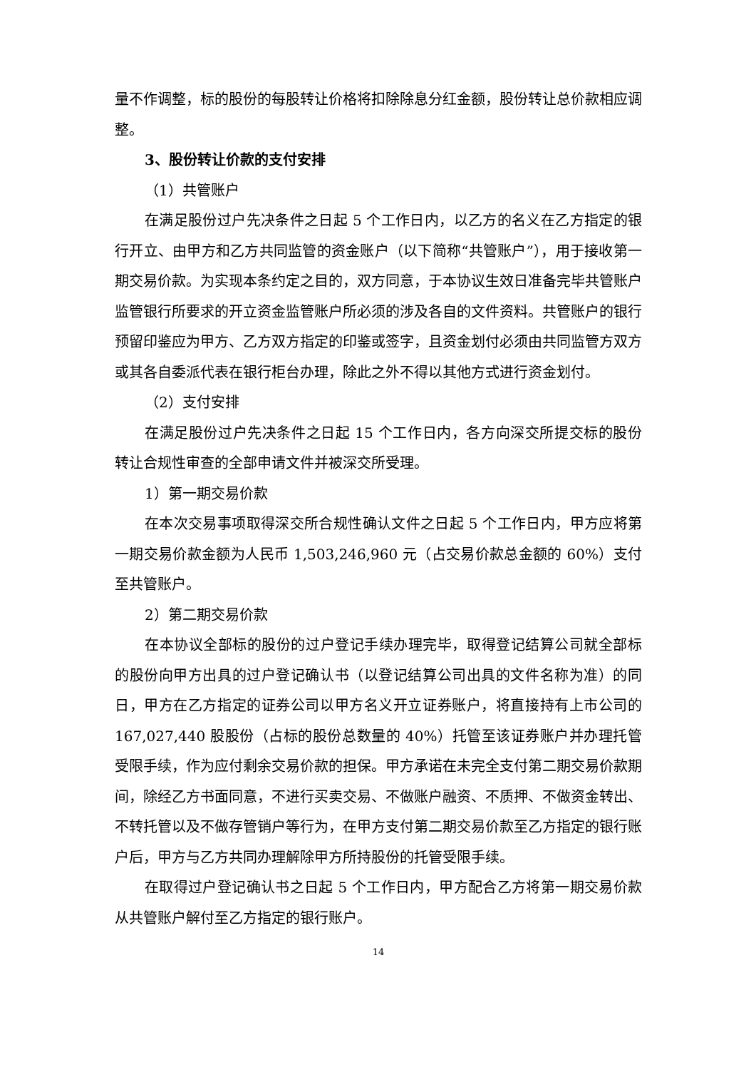量不作调整，标的股份的每股转让价格将扣除除息分红金额，股份转让总价款相应调整。
3、股份转让价款的支付安排
（1）共管账户
在满足股份过户先决条件之日起 5 个工作日内，以乙方的名义在乙方指定的银行开立、由甲方和乙方共同监管的资金账户（以下简称“共管账户”），用于接收第一期交易价款。为实现本条约定之目的，双方同意，于本协议生效日准备完毕共管账户监管银行所要求的开立资金监管账户所必须的涉及各自的文件资料。共管账户的银行预留印鉴应为甲方、乙方双方指定的印鉴或签字，且资金划付必须由共同监管方双方或其各自委派代表在银行柜台办理，除此之外不得以其他方式进行资金划付。
（2）支付安排
在满足股份过户先决条件之日起 15 个工作日内，各方向深交所提交标的股份转让合规性审查的全部申请文件并被深交所受理。
1）第一期交易价款
在本次交易事项取得深交所合规性确认文件之日起 5 个工作日内，甲方应将第一期交易价款金额为人民币 1,503,246,960 元（占交易价款总金额的 60%）支付至共管账户。
2）第二期交易价款
在本协议全部标的股份的过户登记手续办理完毕，取得登记结算公司就全部标的股份向甲方出具的过户登记确认书（以登记结算公司出具的文件名称为准）的同日，甲方在乙方指定的证券公司以甲方名义开立证券账户，将直接持有上市公司的 167,027,440 股股份（占标的股份总数量的 40%）托管至该证券账户并办理托管受限手续，作为应付剩余交易价款的担保。甲方承诺在未完全支付第二期交易价款期间，除经乙方书面同意，不进行买卖交易、不做账户融资、不质押、不做资金转出、不转托管以及不做存管销户等行为，在甲方支付第二期交易价款至乙方指定的银行账户后，甲方与乙方共同办理解除甲方所持股份的托管受限手续。
在取得过户登记确认书之日起 5 个工作日内，甲方配合乙方将第一期交易价款从共管账户解付至乙方指定的银行账户。
14